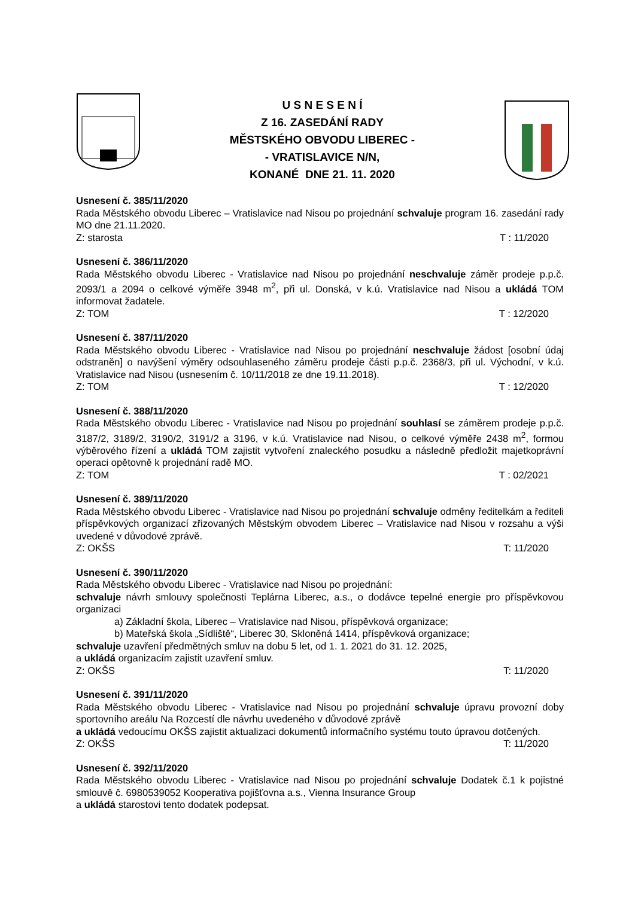U S N E S E N Í
Z 16. ZASEDÁNÍ RADY
MĚSTSKÉHO OBVODU LIBEREC -
- VRATISLAVICE N/N,
KONANÉ DNE 21. 11. 2020
Usnesení č. 385/11/2020
Rada Městského obvodu Liberec – Vratislavice nad Nisou po projednání schvaluje program 16. zasedání rady MO dne 21.11.2020.
Z: starosta T : 11/2020
Usnesení č. 386/11/2020
Rada Městského obvodu Liberec - Vratislavice nad Nisou po projednání neschvaluje záměr prodeje p.p.č. 2093/1 a 2094 o celkové výměře 3948 m<sup>2</sup>, při ul. Donská, v k.ú. Vratislavice nad Nisou a ukládá TOM informovat žadatele.
Z: TOM T : 12/2020
Usnesení č. 387/11/2020
Rada Městského obvodu Liberec - Vratislavice nad Nisou po projednání neschvaluje žádost [osobní údaj odstraněn] o navýšení výměry odsouhlaseného záměru prodeje části p.p.č. 2368/3, při ul. Východní, v k.ú. Vratislavice nad Nisou (usnesením č. 10/11/2018 ze dne 19.11.2018).
Z: TOM T : 12/2020
Usnesení č. 388/11/2020
Rada Městského obvodu Liberec - Vratislavice nad Nisou po projednání souhlasí se záměrem prodeje p.p.č. 3187/2, 3189/2, 3190/2, 3191/2 a 3196, v k.ú. Vratislavice nad Nisou, o celkové výměře 2438 m<sup>2</sup>, formou výběrového řízení a ukládá TOM zajistit vytvoření znaleckého posudku a následně předložit majetkoprávní operaci opětovně k projednání radě MO.
Z: TOM T : 02/2021
Usnesení č. 389/11/2020
Rada Městského obvodu Liberec - Vratislavice nad Nisou po projednání schvaluje odměny ředitelkám a řediteli příspěvkových organizací zřizovaných Městským obvodem Liberec – Vratislavice nad Nisou v rozsahu a výši uvedené v důvodové zprávě.
Z: OKŠS T: 11/2020
Usnesení č. 390/11/2020
Rada Městského obvodu Liberec - Vratislavice nad Nisou po projednání:
schvaluje návrh smlouvy společnosti Teplárna Liberec, a.s., o dodávce tepelné energie pro příspěvkovou organizaci
a) Základní škola, Liberec – Vratislavice nad Nisou, příspěvková organizace;
b) Mateřská škola „Sídliště“, Liberec 30, Skloněná 1414, příspěvková organizace;
schvaluje uzavření předmětných smluv na dobu 5 let, od 1. 1. 2021 do 31. 12. 2025,
a ukládá organizacím zajistit uzavření smluv.
Z: OKŠS T: 11/2020
Usnesení č. 391/11/2020
Rada Městského obvodu Liberec - Vratislavice nad Nisou po projednání schvaluje úpravu provozní doby sportovního areálu Na Rozcestí dle návrhu uvedeného v důvodové zprávě
a ukládá vedoucímu OKŠS zajistit aktualizaci dokumentů informačního systému touto úpravou dotčených.
Z: OKŠS T: 11/2020
Usnesení č. 392/11/2020
Rada Městského obvodu Liberec - Vratislavice nad Nisou po projednání schvaluje Dodatek č.1 k pojistné smlouvě č. 6980539052 Kooperativa pojišťovna a.s., Vienna Insurance Group
a ukládá starostovi tento dodatek podepsat.